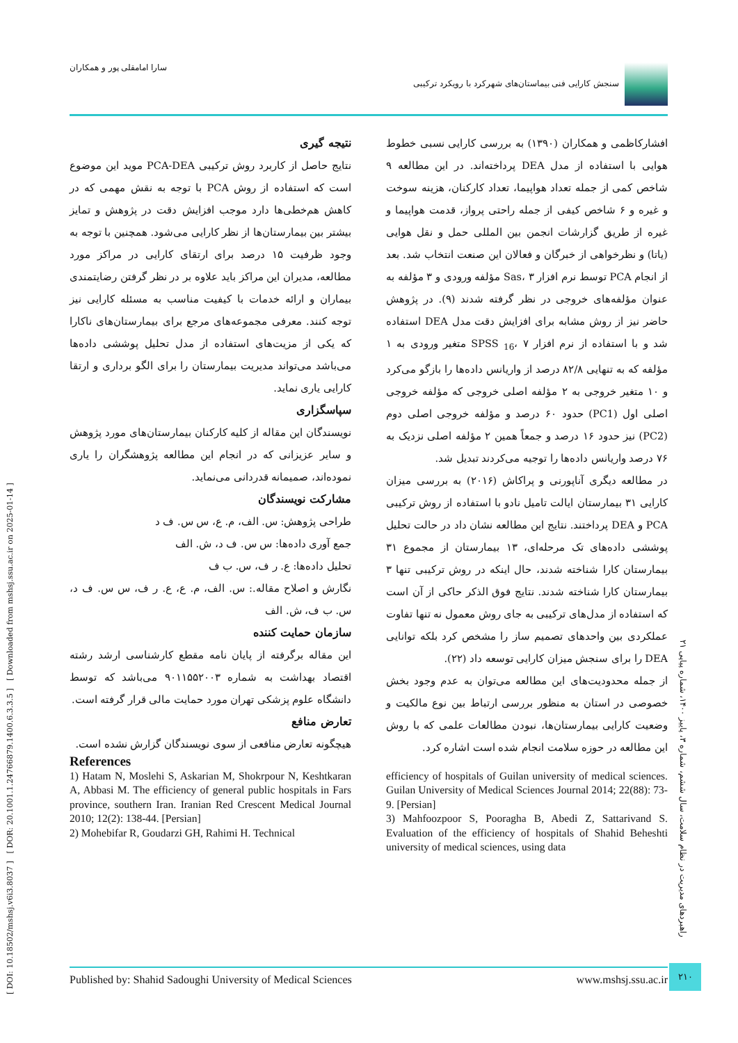[ DOI: 10.18502/mshsj.v6i3.8037 ] [ DOR: 20.1001.1.24766879.1400.6.3.3.5 ] [ Downloaded from mshsj.ssu.ac.ir on 2025-01-14 ]
سنجش کارایی فنی بیماستان‌های شهرکرد با رویکرد ترکیبی سارا امامقلی پور و همکاران
افشارکاظمی و همکاران (۱۳۹۰) به بررسی کارایی نسبی خطوط هوایی با استفاده از مدل DEA پرداخته‌اند. در این مطالعه ۹ شاخص کمی از جمله تعداد هواپیما، تعداد کارکنان، هزینه سوخت و غیره و ۶ شاخص کیفی از جمله راحتی پرواز، قدمت هواپیما و غیره از طریق گزارشات انجمن بین المللی حمل و نقل هوایی (یاتا) و نظرخواهی از خبرگان و فعالان این صنعت انتخاب شد. بعد از انجام PCA توسط نرم افزار Sas، ۳ مؤلفه ورودی و ۳ مؤلفه به عنوان مؤلفه‌های خروجی در نظر گرفته شدند (۹). در پژوهش حاضر نیز از روش مشابه برای افزایش دقت مدل DEA استفاده شد و با استفاده از نرم افزار SPSS <sub>16</sub>، ۷ متغیر ورودی به ۱ مؤلفه که به تنهایی ۸۲/۸ درصد از واریانس داده‌ها را بازگو می‌کرد و ۱۰ متغیر خروجی به ۲ مؤلفه اصلی خروجی که مؤلفه خروجی اصلی اول (PC1) حدود ۶۰ درصد و مؤلفه خروجی اصلی دوم (PC2) نیز حدود ۱۶ درصد و جمعاً همین ۲ مؤلفه اصلی نزدیک به ۷۶ درصد واریانس داده‌ها را توجیه می‌کردند تبدیل شد.
در مطالعه دیگری آناپورنی و پراکاش (۲۰۱۶) به بررسی میزان کارایی ۳۱ بیمارستان ایالت تامیل نادو با استفاده از روش ترکیبی PCA و DEA پرداختند. نتایج این مطالعه نشان داد در حالت تحلیل پوششی داده‌های تک مرحله‌ای، ۱۳ بیمارستان از مجموع ۳۱ بیمارستان کارا شناخته شدند، حال اینکه در روش ترکیبی تنها ۳ بیمارستان کارا شناخته شدند. نتایج فوق الذکر حاکی از آن است که استفاده از مدل‌های ترکیبی به جای روش معمول نه تنها تفاوت عملکردی بین واحدهای تصمیم ساز را مشخص کرد بلکه توانایی DEA را برای سنجش میزان کارایی توسعه داد (۲۲).
از جمله محدودیت‌های این مطالعه می‌توان به عدم وجود بخش خصوصی در استان به منظور بررسی ارتباط بین نوع مالکیت و وضعیت کارایی بیمارستان‌ها، نبودن مطالعات علمی که با روش این مطالعه در حوزه سلامت انجام شده است اشاره کرد.
نتیجه گیری
نتایج حاصل از کاربرد روش ترکیبی PCA-DEA موید این موضوع است که استفاده از روش PCA با توجه به نقش مهمی که در کاهش هم‌خطی‌ها دارد موجب افزایش دقت در پژوهش و تمایز بیشتر بین بیمارستان‌ها از نظر کارایی می‌شود. همچنین با توجه به وجود ظرفیت ۱۵ درصد برای ارتقای کارایی در مراکز مورد مطالعه، مدیران این مراکز باید علاوه بر در نظر گرفتن رضایتمندی بیماران و ارائه خدمات با کیفیت مناسب به مسئله کارایی نیز توجه کنند. معرفی مجموعه‌های مرجع برای بیمارستان‌های ناکارا که یکی از مزیت‌های استفاده از مدل تحلیل پوششی داده‌ها می‌باشد می‌تواند مدیریت بیمارستان را برای الگو برداری و ارتقا کارایی یاری نماید.
سپاسگزاری
نویسندگان این مقاله از کلیه کارکنان بیمارستان‌های مورد پژوهش و سایر عزیزانی که در انجام این مطالعه پژوهشگران را یاری نموده‌اند، صمیمانه قدردانی می‌نماید.
مشارکت نویسندگان
طراحی پژوهش: س. الف، م. ع، س س. ف د
جمع آوری داده‌ها: س س. ف د، ش. الف
تحلیل داده‌ها: ع. ر ف، س. ب ف
نگارش و اصلاح مقاله.: س. الف، م. ع، ع. ر ف، س س. ف د، س. ب ف، ش. الف
سازمان حمایت کننده
این مقاله برگرفته از پایان نامه مقطع کارشناسی ارشد رشته اقتصاد بهداشت به شماره ۹۰۱۱۵۵۲۰۰۳ می‌باشد که توسط دانشگاه علوم پزشکی تهران مورد حمایت مالی قرار گرفته است.
تعارض منافع
هیچگونه تعارض منافعی از سوی نویسندگان گزارش نشده است.
References
1) Hatam N, Moslehi S, Askarian M, Shokrpour N, Keshtkaran A, Abbasi M. The efficiency of general public hospitals in Fars province, southern Iran. Iranian Red Crescent Medical Journal 2010; 12(2): 138-44. [Persian]
2) Mohebifar R, Goudarzi GH, Rahimi H. Technical
efficiency of hospitals of Guilan university of medical sciences. Guilan University of Medical Sciences Journal 2014; 22(88): 73-9. [Persian]
3) Mahfoozpoor S, Pooragha B, Abedi Z, Sattarivand S. Evaluation of the efficiency of hospitals of Shahid Beheshti university of medical sciences, using data
راهبردهای مدیریت در نظام سلامت، سال ششم، شماره ۳، پاییز ۱۴۰۰، شماره پیاپی ۲۱
Published by: Shahid Sadoughi University of Medical Sciences www.mshsj.ssu.ac.ir ۲۱۰